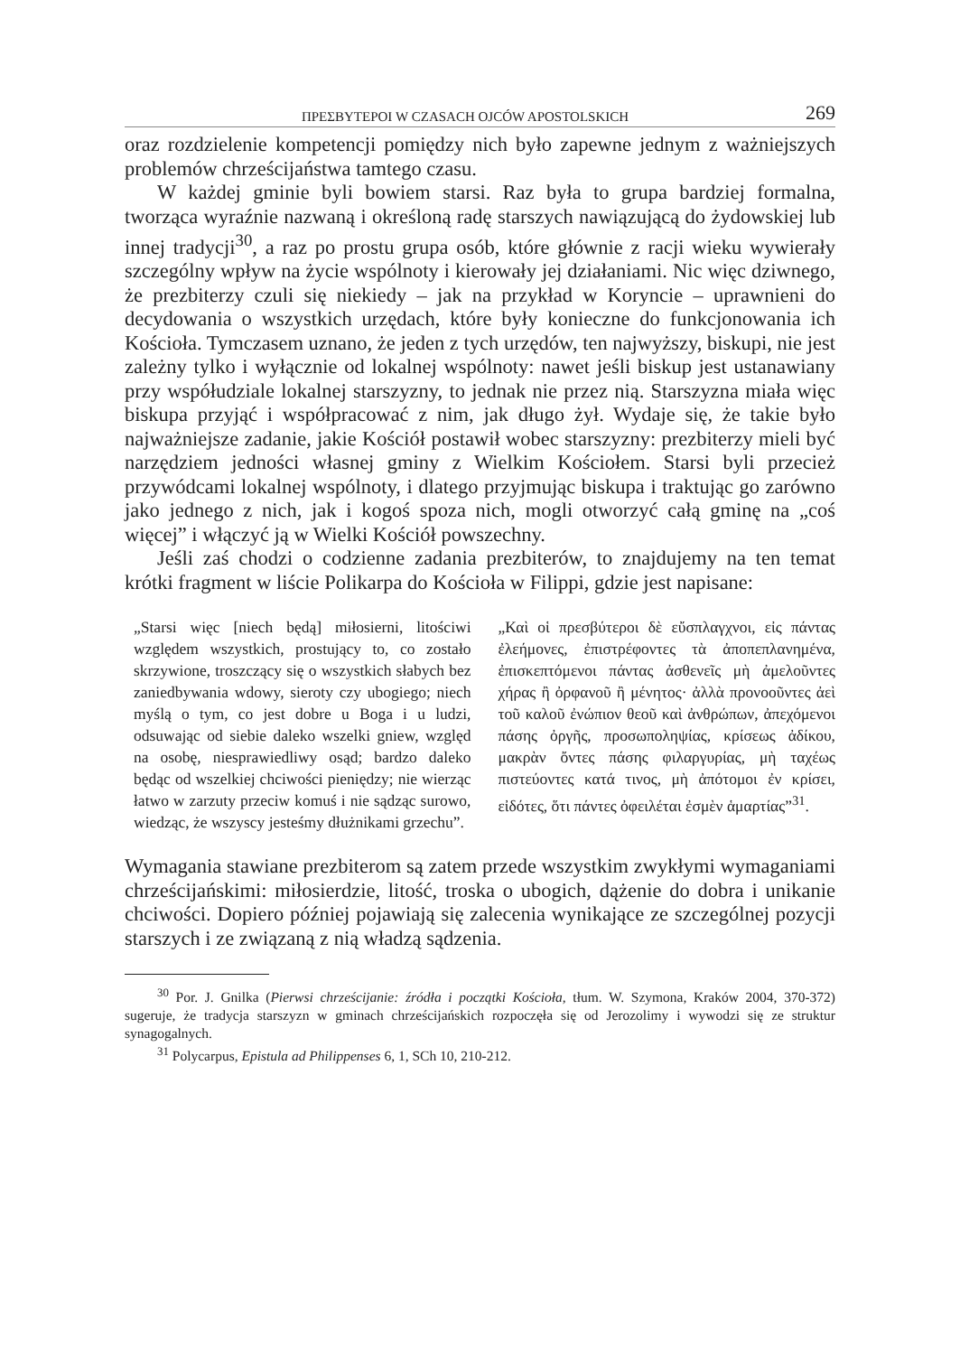ΠΡΕΣΒΥΤΕΡΟΙ W CZASACH OJCÓW APOSTOLSKICH 269
oraz rozdzielenie kompetencji pomiędzy nich było zapewne jednym z ważniejszych problemów chrześcijaństwa tamtego czasu.
W każdej gminie byli bowiem starsi. Raz była to grupa bardziej formalna, tworząca wyraźnie nazwaną i określoną radę starszych nawiązującą do żydowskiej lub innej tradycji<sup>30</sup>, a raz po prostu grupa osób, które głównie z racji wieku wywierały szczególny wpływ na życie wspólnoty i kierowały jej działaniami. Nic więc dziwnego, że prezbiterzy czuli się niekiedy – jak na przykład w Koryncie – uprawnieni do decydowania o wszystkich urzędach, które były konieczne do funkcjonowania ich Kościoła. Tymczasem uznano, że jeden z tych urzędów, ten najwyższy, biskupi, nie jest zależny tylko i wyłącznie od lokalnej wspólnoty: nawet jeśli biskup jest ustanawiany przy współudziale lokalnej starszyzny, to jednak nie przez nią. Starszyzna miała więc biskupa przyjąć i współpracować z nim, jak długo żył. Wydaje się, że takie było najważniejsze zadanie, jakie Kościół postawił wobec starszyzny: prezbiterzy mieli być narzędziem jedności własnej gminy z Wielkim Kościołem. Starsi byli przecież przywódcami lokalnej wspólnoty, i dlatego przyjmując biskupa i traktując go zarówno jako jednego z nich, jak i kogoś spoza nich, mogli otworzyć całą gminę na „coś więcej” i włączyć ją w Wielki Kościół powszechny.
Jeśli zaś chodzi o codzienne zadania prezbiterów, to znajdujemy na ten temat krótki fragment w liście Polikarpa do Kościoła w Filippi, gdzie jest napisane:
„Starsi więc [niech będą] miłosierni, litościwi względem wszystkich, prostujący to, co zostało skrzywione, troszczący się o wszystkich słabych bez zaniedbywania wdowy, sieroty czy ubogiego; niech myślą o tym, co jest dobre u Boga i u ludzi, odsuwając od siebie daleko wszelki gniew, względ na osobę, niesprawiedliwy osąd; bardzo daleko będąc od wszelkiej chciwości pieniędzy; nie wierząc łatwo w zarzuty przeciw komuś i nie sądząc surowo, wiedząc, że wszyscy jesteśmy dłużnikami grzechu”.
„Καὶ οἱ πρεσβύτεροι δὲ εὔσπλαγχνοι, εἰς πάντας ἐλεήμονες, ἐπιστρέφοντες τὰ ἀποπεπλανημένα, ἐπισκεπτόμενοι πάντας ἀσθενεῖς μὴ ἀμελοῦντες χήρας ἢ ὀρφανοῦ ἢ μένητος· ἀλλὰ προνοοῦντες ἀεὶ τοῦ καλοῦ ἐνώπιον θεοῦ καὶ ἀνθρώπων, ἀπεχόμενοι πάσης ὀργῆς, προσωποληψίας, κρίσεως ἀδίκου, μακρὰν ὄντες πάσης φιλαργυρίας, μὴ ταχέως πιστεύοντες κατά τινος, μὴ ἀπότομοι ἐν κρίσει, εἰδότες, ὅτι πάντες ὀφειλέται ἐσμὲν ἁμαρτίας”<sup>31</sup>.
Wymagania stawiane prezbiterom są zatem przede wszystkim zwykłymi wymaganiami chrześcijańskimi: miłosierdzie, litość, troska o ubogich, dążenie do dobra i unikanie chciwości. Dopiero później pojawiają się zalecenia wynikające ze szczególnej pozycji starszych i ze związaną z nią władzą sądzenia.
<sup>30</sup> Por. J. Gnilka (Pierwsi chrześcijanie: źródła i początki Kościoła, tłum. W. Szymona, Kraków 2004, 370-372) sugeruje, że tradycja starszyzn w gminach chrześcijańskich rozpoczęła się od Jerozolimy i wywodzi się ze struktur synagogalnych.
<sup>31</sup> Polycarpus, Epistula ad Philippenses 6, 1, SCh 10, 210-212.